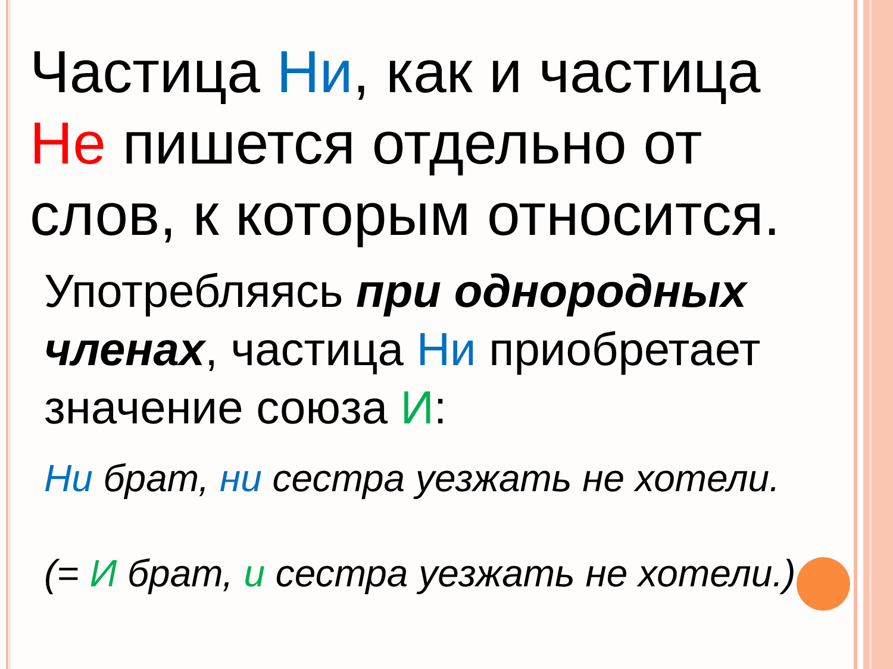Частица Ни, как и частица Не пишется отдельно от слов, к которым относится.
Употребляясь при однородных членах, частица Ни приобретает значение союза И:
Ни брат, ни сестра уезжать не хотели.
(= И брат, и сестра уезжать не хотели.)